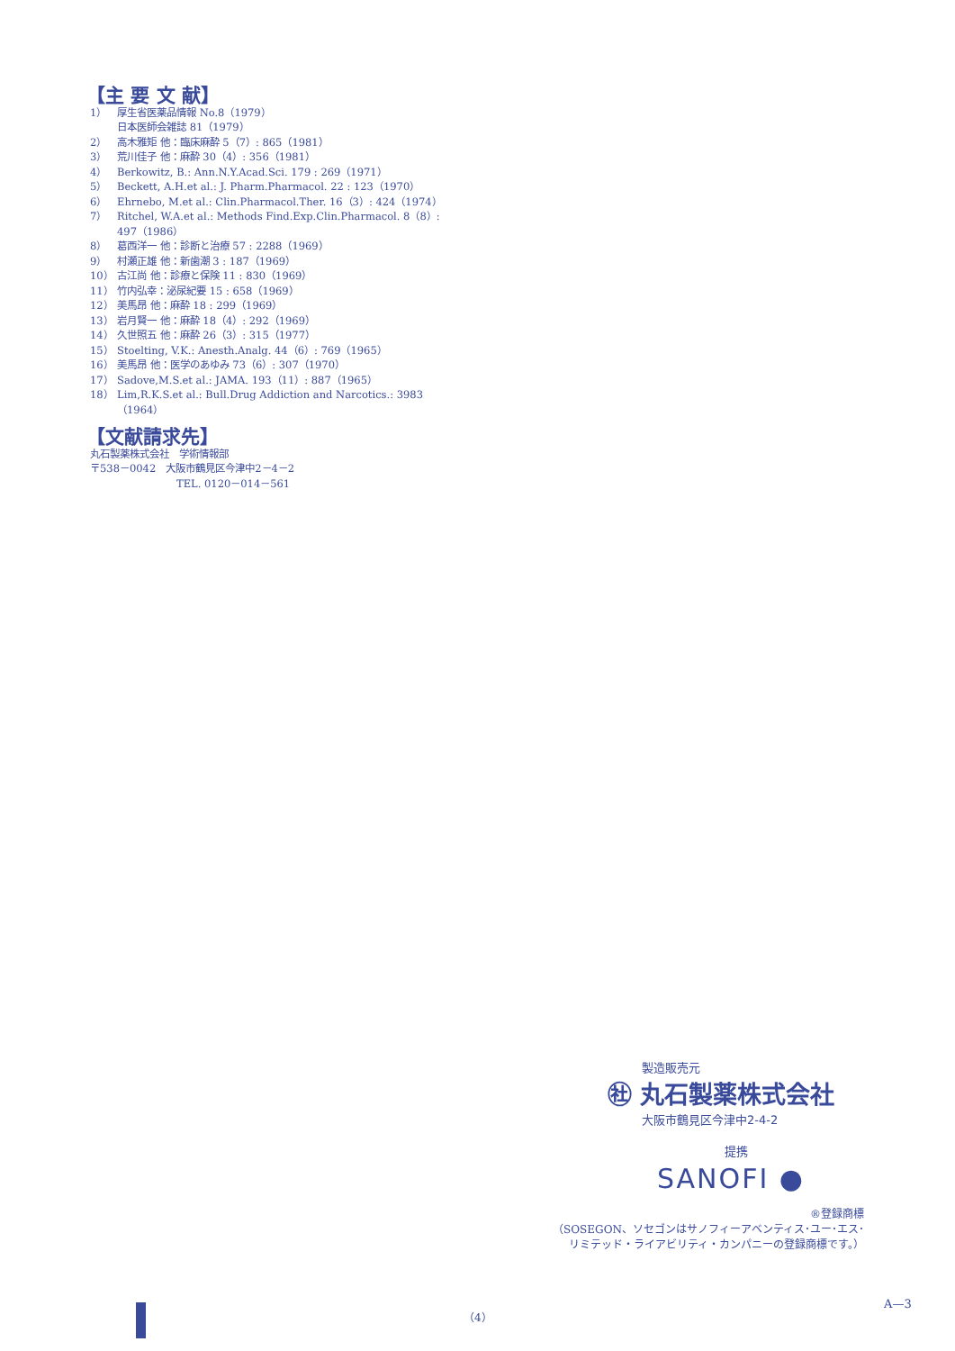【主 要 文 献】
1） 厚生省医薬品情報 No.8（1979）
日本医師会雑誌 81（1979）
2） 高木雅矩 他：臨床麻酔 5（7）: 865（1981）
3） 荒川佳子 他：麻酔 30（4）: 356（1981）
4） Berkowitz, B.: Ann.N.Y.Acad.Sci. 179 : 269（1971）
5） Beckett, A.H.et al.: J. Pharm.Pharmacol. 22 : 123（1970）
6） Ehrnebo, M.et al.: Clin.Pharmacol.Ther. 16（3）: 424（1974）
7） Ritchel, W.A.et al.: Methods Find.Exp.Clin.Pharmacol. 8（8）: 497（1986）
8） 葛西洋一 他：診断と治療 57 : 2288（1969）
9） 村瀬正雄 他：新歯潮 3 : 187（1969）
10） 古江尚 他：診療と保険 11 : 830（1969）
11） 竹内弘幸：泌尿紀要 15 : 658（1969）
12） 美馬昂 他：麻酔 18 : 299（1969）
13） 岩月賢一 他：麻酔 18（4）: 292（1969）
14） 久世照五 他：麻酔 26（3）: 315（1977）
15） Stoelting, V.K.: Anesth.Analg. 44（6）: 769（1965）
16） 美馬昂 他：医学のあゆみ 73（6）: 307（1970）
17） Sadove,M.S.et al.: JAMA. 193（11）: 887（1965）
18） Lim,R.K.S.et al.: Bull.Drug Addiction and Narcotics.: 3983（1964）
【文献請求先】
丸石製薬株式会社　学術情報部
〒538－0042　大阪市鶴見区今津中2－4－2
TEL. 0120－014－561
製造販売元
㊓ 丸石製薬株式会社
大阪市鶴見区今津中2-4-2
提携
SANOFI ●
®登録商標
（SOSEGON、ソセゴンはサノフィーアベンティス･ユー･エス･
リミテッド・ライアビリティ・カンパニーの登録商標です。）
（4）
A—3